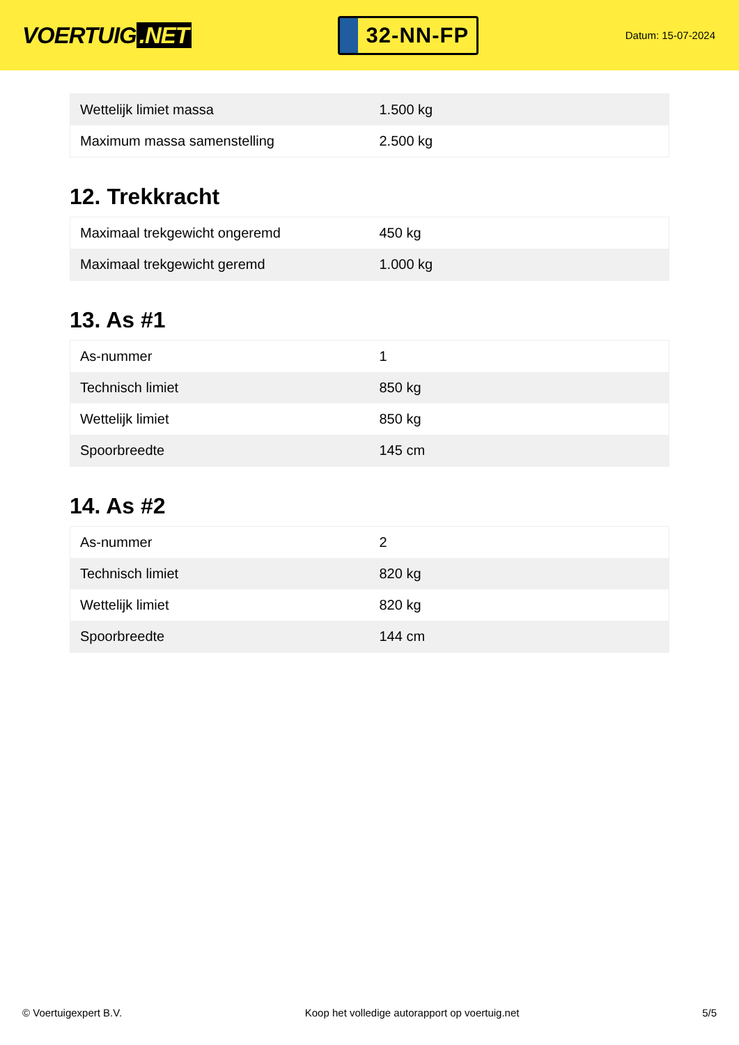VOERTUIG.NET
32-NN-FP
Datum: 15-07-2024
| Wettelijk limiet massa | 1.500 kg |
| Maximum massa samenstelling | 2.500 kg |
12. Trekkracht
| Maximaal trekgewicht ongeremd | 450 kg |
| Maximaal trekgewicht geremd | 1.000 kg |
13. As #1
| As-nummer | 1 |
| Technisch limiet | 850 kg |
| Wettelijk limiet | 850 kg |
| Spoorbreedte | 145 cm |
14. As #2
| As-nummer | 2 |
| Technisch limiet | 820 kg |
| Wettelijk limiet | 820 kg |
| Spoorbreedte | 144 cm |
© Voertuigexpert B.V. Koop het volledige autorapport op voertuig.net 5/5